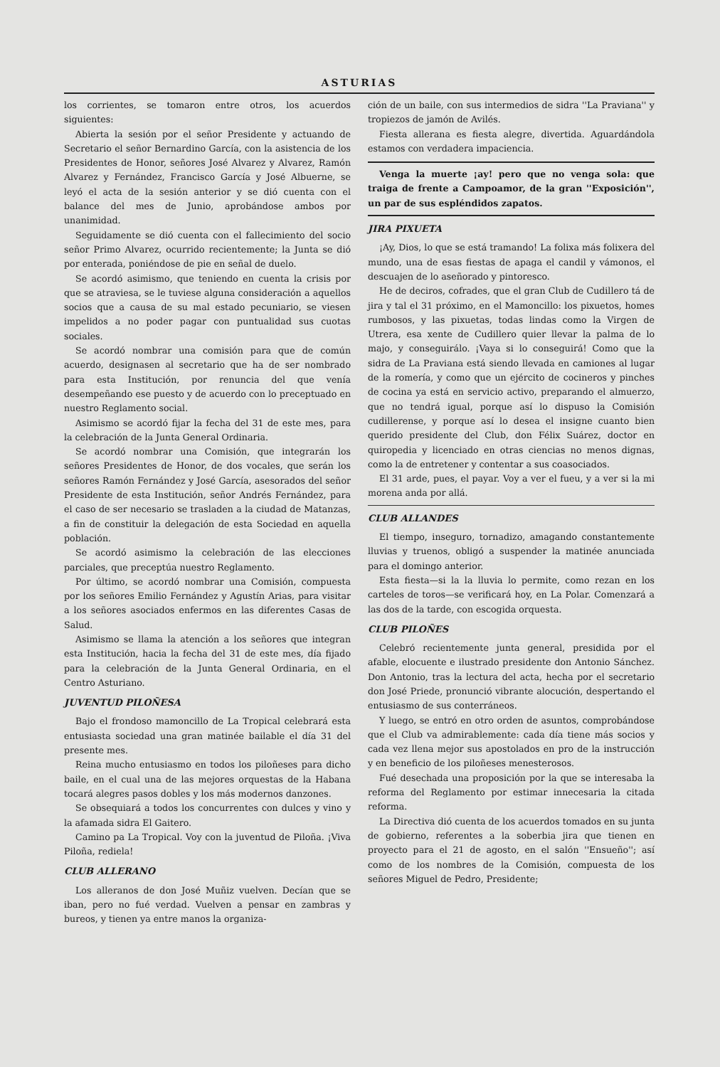ASTURIAS
los corrientes, se tomaron entre otros, los acuerdos siguientes:
Abierta la sesión por el señor Presidente y actuando de Secretario el señor Bernardino García, con la asistencia de los Presidentes de Honor, señores José Alvarez y Alvarez, Ramón Alvarez y Fernández, Francisco García y José Albuerne, se leyó el acta de la sesión anterior y se dió cuenta con el balance del mes de Junio, aprobándose ambos por unanimidad.
Seguidamente se dió cuenta con el fallecimiento del socio señor Primo Alvarez, ocurrido recientemente; la Junta se dió por enterada, poniéndose de pie en señal de duelo.
Se acordó asimismo, que teniendo en cuenta la crisis por que se atraviesa, se le tuviese alguna consideración a aquellos socios que a causa de su mal estado pecuniario, se viesen impelidos a no poder pagar con puntualidad sus cuotas sociales.
Se acordó nombrar una comisión para que de común acuerdo, designasen al secretario que ha de ser nombrado para esta Institución, por renuncia del que venía desempeñando ese puesto y de acuerdo con lo preceptuado en nuestro Reglamento social.
Asimismo se acordó fijar la fecha del 31 de este mes, para la celebración de la Junta General Ordinaria.
Se acordó nombrar una Comisión, que integrarán los señores Presidentes de Honor, de dos vocales, que serán los señores Ramón Fernández y José García, asesorados del señor Presidente de esta Institución, señor Andrés Fernández, para el caso de ser necesario se trasladen a la ciudad de Matanzas, a fin de constituir la delegación de esta Sociedad en aquella población.
Se acordó asimismo la celebración de las elecciones parciales, que preceptúa nuestro Reglamento.
Por último, se acordó nombrar una Comisión, compuesta por los señores Emilio Fernández y Agustín Arias, para visitar a los señores asociados enfermos en las diferentes Casas de Salud.
Asimismo se llama la atención a los señores que integran esta Institución, hacia la fecha del 31 de este mes, día fijado para la celebración de la Junta General Ordinaria, en el Centro Asturiano.
JUVENTUD PILOÑESA
Bajo el frondoso mamoncillo de La Tropical celebrará esta entusiasta sociedad una gran matinée bailable el día 31 del presente mes.
Reina mucho entusiasmo en todos los piloñeses para dicho baile, en el cual una de las mejores orquestas de la Habana tocará alegres pasos dobles y los más modernos danzones.
Se obsequiará a todos los concurrentes con dulces y vino y la afamada sidra El Gaitero.
Camino pa La Tropical. Voy con la juventud de Piloña. ¡Viva Piloña, rediela!
CLUB ALLERANO
Los alleranos de don José Muñiz vuelven. Decían que se iban, pero no fué verdad. Vuelven a pensar en zambras y bureos, y tienen ya entre manos la organiza-
ción de un baile, con sus intermedios de sidra ''La Praviana'' y tropiezos de jamón de Avilés.
Fiesta allerana es fiesta alegre, divertida. Aguardándola estamos con verdadera impaciencia.
Venga la muerte ¡ay! pero que no venga sola: que traiga de frente a Campoamor, de la gran ''Exposición'', un par de sus espléndidos zapatos.
JIRA PIXUETA
¡Ay, Dios, lo que se está tramando! La folixa más folixera del mundo, una de esas fiestas de apaga el candil y vámonos, el descuajen de lo aseñorado y pintoresco.
He de deciros, cofrades, que el gran Club de Cudillero tá de jira y tal el 31 próximo, en el Mamoncillo: los pixuetos, homes rumbosos, y las pixuetas, todas lindas como la Virgen de Utrera, esa xente de Cudillero quier llevar la palma de lo majo, y conseguirálo. ¡Vaya si lo conseguirá! Como que la sidra de La Praviana está siendo llevada en camiones al lugar de la romería, y como que un ejército de cocineros y pinches de cocina ya está en servicio activo, preparando el almuerzo, que no tendrá igual, porque así lo dispuso la Comisión cudillerense, y porque así lo desea el insigne cuanto bien querido presidente del Club, don Félix Suárez, doctor en quiropedia y licenciado en otras ciencias no menos dignas, como la de entretener y contentar a sus coasociados.
El 31 arde, pues, el payar. Voy a ver el fueu, y a ver si la mi morena anda por allá.
CLUB ALLANDES
El tiempo, inseguro, tornadizo, amagando constantemente lluvias y truenos, obligó a suspender la matinée anunciada para el domingo anterior.
Esta fiesta—si la la lluvia lo permite, como rezan en los carteles de toros—se verificará hoy, en La Polar. Comenzará a las dos de la tarde, con escogida orquesta.
CLUB PILOÑES
Celebró recientemente junta general, presidida por el afable, elocuente e ilustrado presidente don Antonio Sánchez. Don Antonio, tras la lectura del acta, hecha por el secretario don José Priede, pronunció vibrante alocución, despertando el entusiasmo de sus conterráneos.
Y luego, se entró en otro orden de asuntos, comprobándose que el Club va admirablemente: cada día tiene más socios y cada vez llena mejor sus apostolados en pro de la instrucción y en beneficio de los piloñeses menesterosos.
Fué desechada una proposición por la que se interesaba la reforma del Reglamento por estimar innecesaria la citada reforma.
La Directiva dió cuenta de los acuerdos tomados en su junta de gobierno, referentes a la soberbia jira que tienen en proyecto para el 21 de agosto, en el salón ''Ensueño''; así como de los nombres de la Comisión, compuesta de los señores Miguel de Pedro, Presidente;